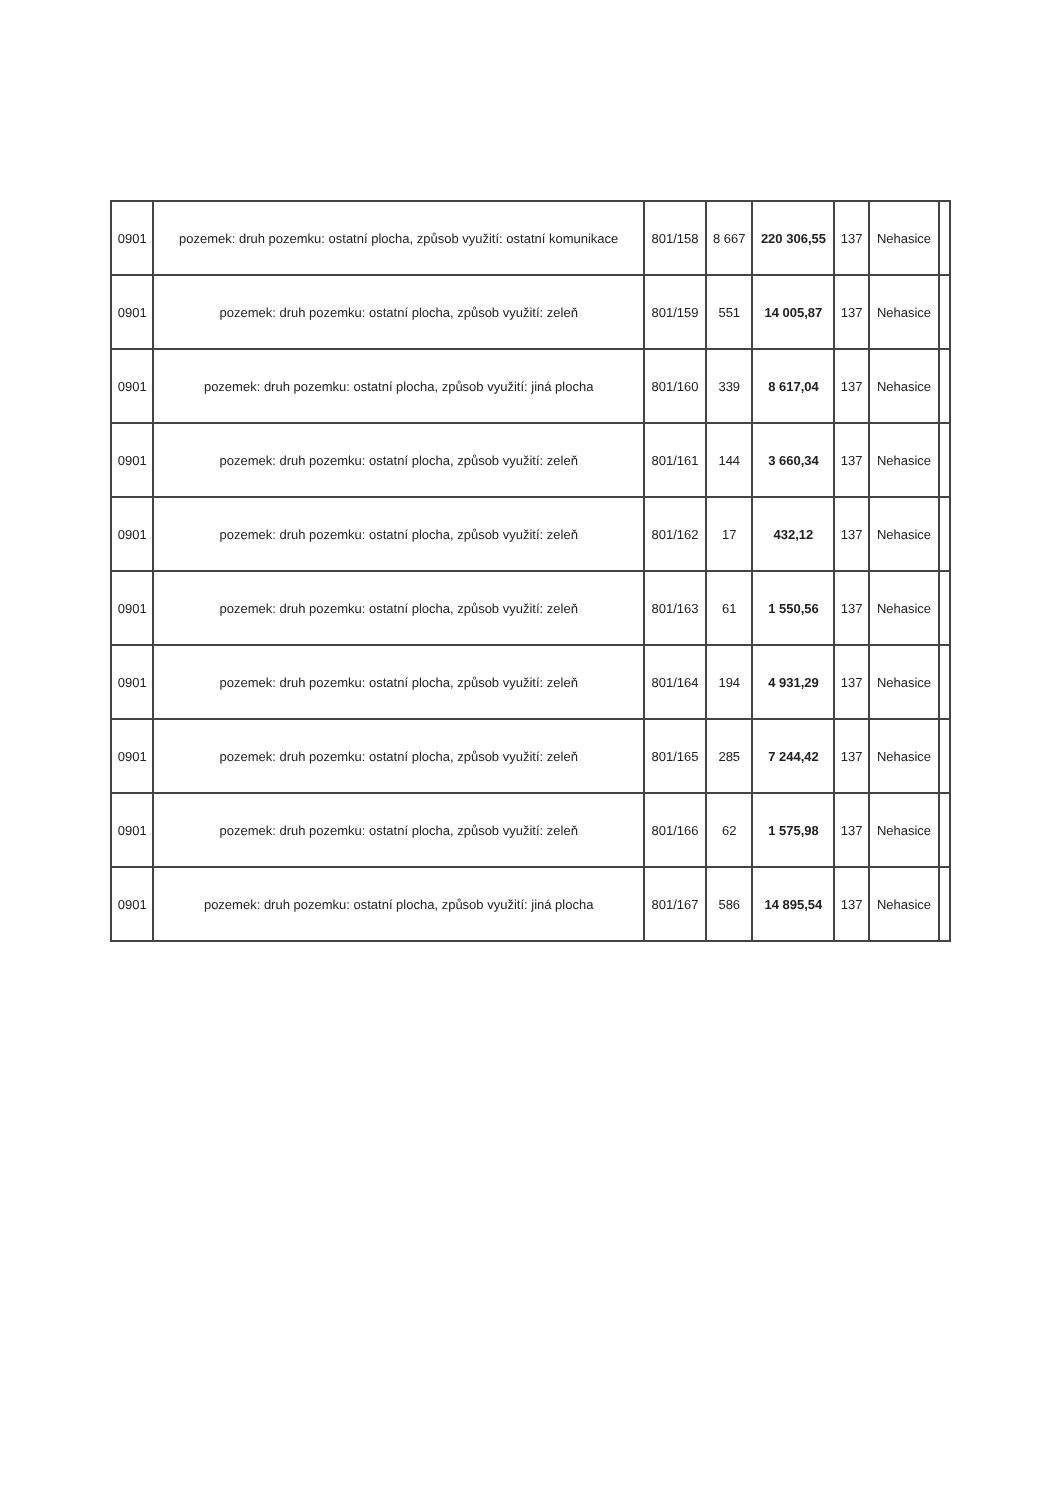| 0901 | pozemek: druh pozemku: ostatní plocha, způsob využití: ostatní komunikace | 801/158 | 8 667 | 220 306,55 | 137 | Nehasice | |
| 0901 | pozemek: druh pozemku: ostatní plocha, způsob využití: zeleň | 801/159 | 551 | 14 005,87 | 137 | Nehasice | |
| 0901 | pozemek: druh pozemku: ostatní plocha, způsob využití: jiná plocha | 801/160 | 339 | 8 617,04 | 137 | Nehasice | |
| 0901 | pozemek: druh pozemku: ostatní plocha, způsob využití: zeleň | 801/161 | 144 | 3 660,34 | 137 | Nehasice | |
| 0901 | pozemek: druh pozemku: ostatní plocha, způsob využití: zeleň | 801/162 | 17 | 432,12 | 137 | Nehasice | |
| 0901 | pozemek: druh pozemku: ostatní plocha, způsob využití: zeleň | 801/163 | 61 | 1 550,56 | 137 | Nehasice | |
| 0901 | pozemek: druh pozemku: ostatní plocha, způsob využití: zeleň | 801/164 | 194 | 4 931,29 | 137 | Nehasice | |
| 0901 | pozemek: druh pozemku: ostatní plocha, způsob využití: zeleň | 801/165 | 285 | 7 244,42 | 137 | Nehasice | |
| 0901 | pozemek: druh pozemku: ostatní plocha, způsob využití: zeleň | 801/166 | 62 | 1 575,98 | 137 | Nehasice | |
| 0901 | pozemek: druh pozemku: ostatní plocha, způsob využití: jiná plocha | 801/167 | 586 | 14 895,54 | 137 | Nehasice | |